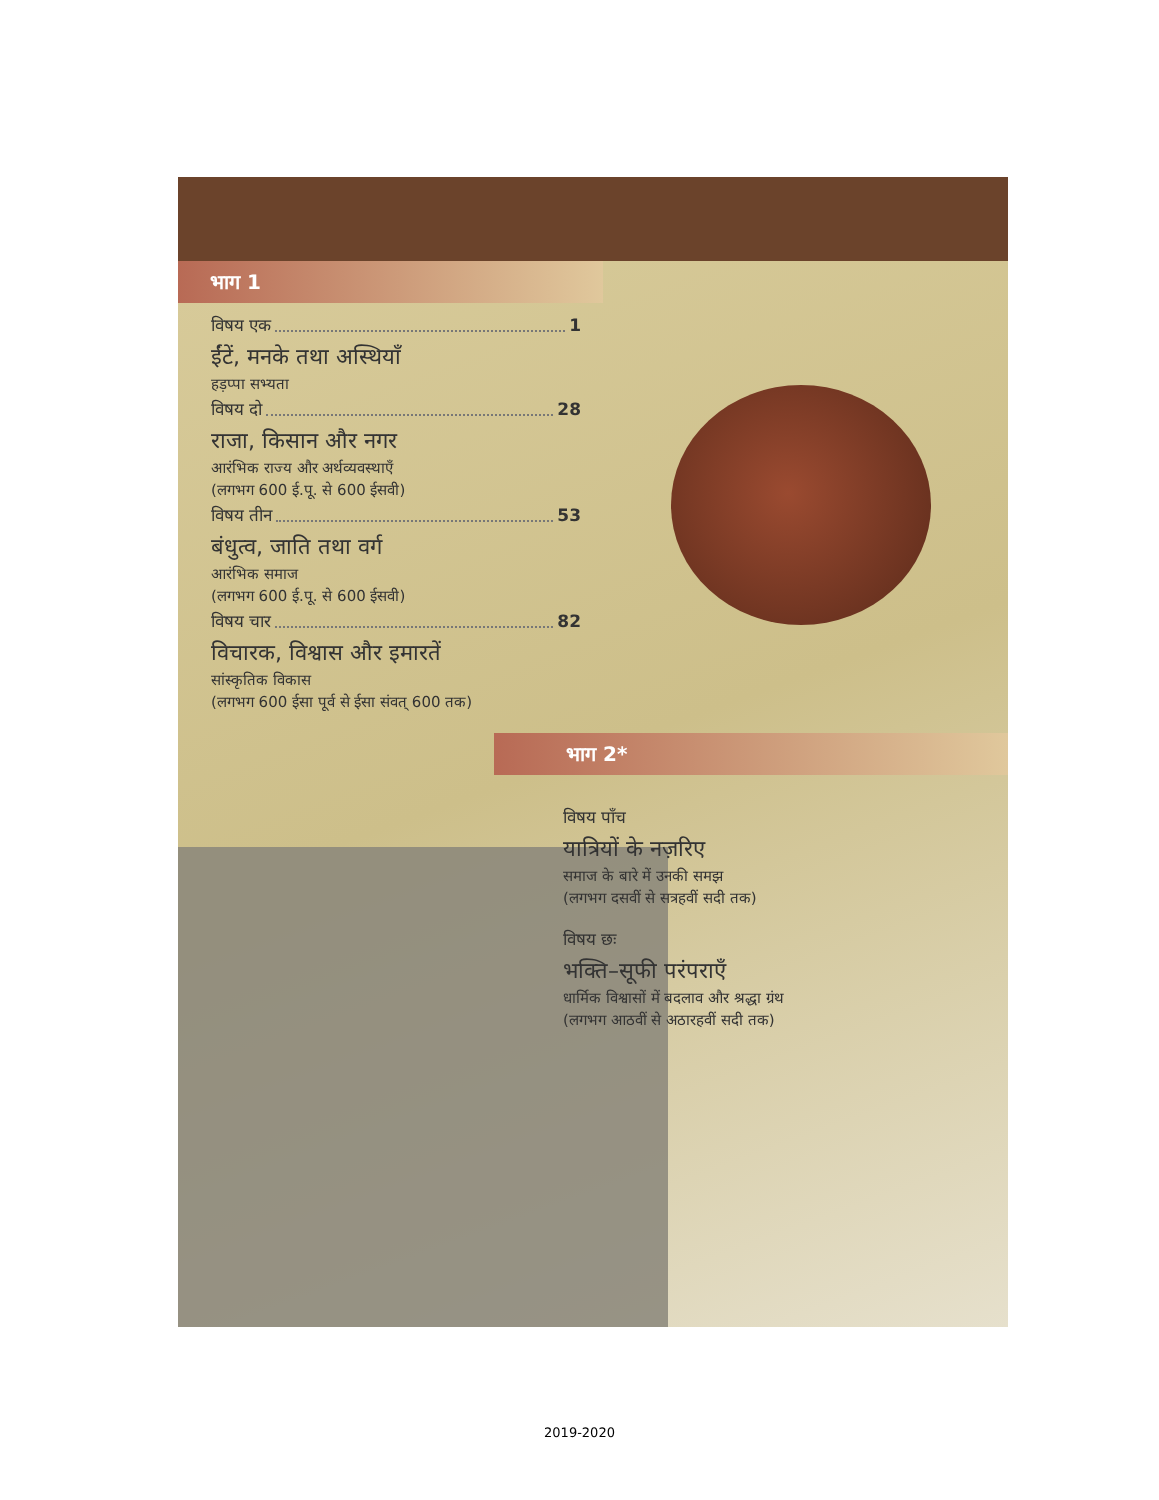भाग 1
विषय एक 1
ईंटें, मनके तथा अस्थियाँ
हड़प्पा सभ्यता
विषय दो 28
राजा, किसान और नगर
आरंभिक राज्य और अर्थव्यवस्थाएँ
(लगभग 600 ई.पू. से 600 ईसवी)
विषय तीन 53
बंधुत्व, जाति तथा वर्ग
आरंभिक समाज
(लगभग 600 ई.पू. से 600 ईसवी)
विषय चार 82
विचारक, विश्वास और इमारतें
सांस्कृतिक विकास
(लगभग 600 ईसा पूर्व से ईसा संवत् 600 तक)
भाग 2*
विषय पाँच
यात्रियों के नज़रिए
समाज के बारे में उनकी समझ
(लगभग दसवीं से सत्रहवीं सदी तक)
विषय छः
भक्ति–सूफी परंपराएँ
धार्मिक विश्वासों में बदलाव और श्रद्धा ग्रंथ
(लगभग आठवीं से अठारहवीं सदी तक)
2019-2020